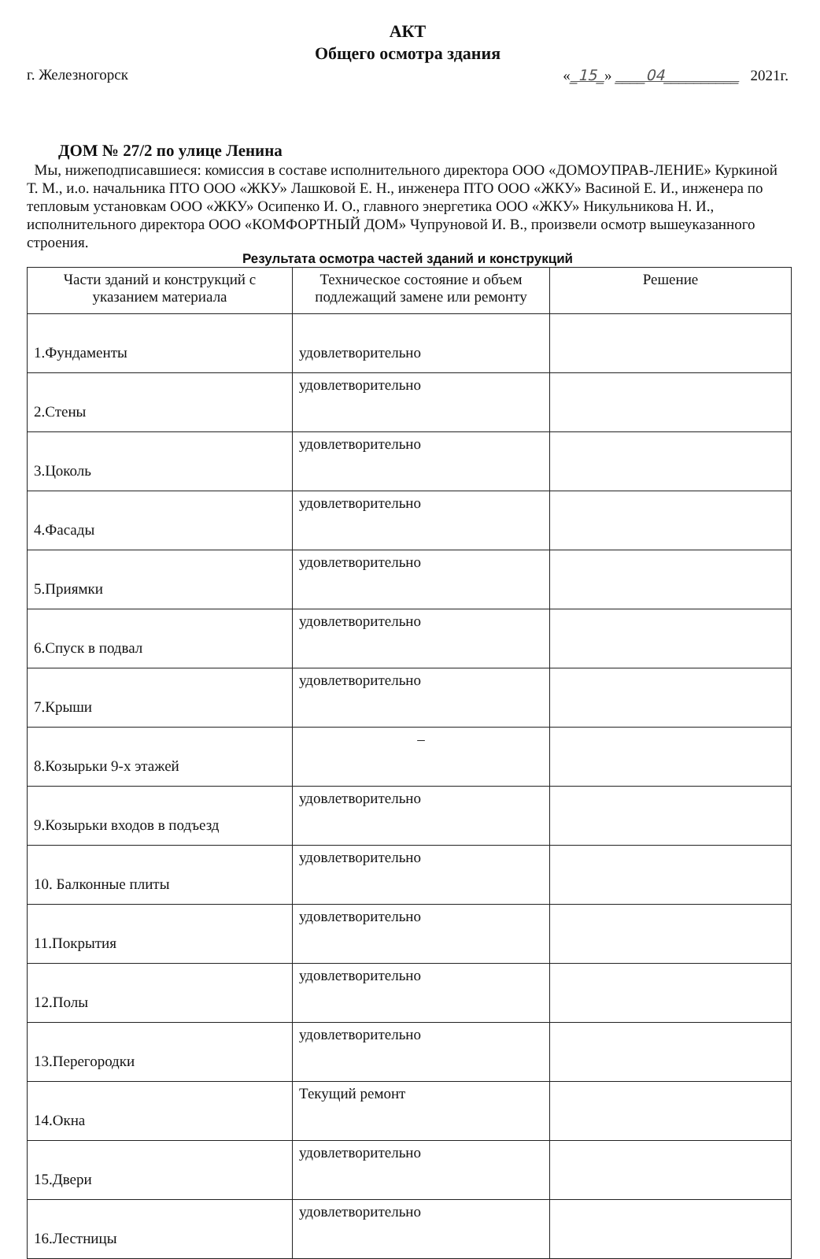АКТ
Общего осмотра здания
г. Железногорск «_15_» ____04__________ 2021г.
ДОМ № 27/2 по улице Ленина
Мы, нижеподписавшиеся: комиссия в составе исполнительного директора ООО «ДОМОУПРАВ-ЛЕНИЕ» Куркиной Т. М., и.о. начальника ПТО ООО «ЖКУ» Лашковой Е. Н., инженера ПТО ООО «ЖКУ» Васиной Е. И., инженера по тепловым установкам ООО «ЖКУ» Осипенко И. О., главного энергетика ООО «ЖКУ» Никульникова Н. И., исполнительного директора ООО «КОМФОРТНЫЙ ДОМ» Чупруновой И. В., произвели осмотр вышеуказанного строения.
Результата осмотра частей зданий и конструкций
| Части зданий и конструкций с указанием материала | Техническое состояние и объем подлежащий замене или ремонту | Решение |
| --- | --- | --- |
| 1.Фундаменты | удовлетворительно | |
| 2.Стены | удовлетворительно | |
| 3.Цоколь | удовлетворительно | |
| 4.Фасады | удовлетворительно | |
| 5.Приямки | удовлетворительно | |
| 6.Спуск в подвал | удовлетворительно | |
| 7.Крыши | удовлетворительно | |
| 8.Козырьки 9-х этажей | – | |
| 9.Козырьки входов в подъезд | удовлетворительно | |
| 10. Балконные плиты | удовлетворительно | |
| 11.Покрытия | удовлетворительно | |
| 12.Полы | удовлетворительно | |
| 13.Перегородки | удовлетворительно | |
| 14.Окна | Текущий ремонт | |
| 15.Двери | удовлетворительно | |
| 16.Лестницы | удовлетворительно | |